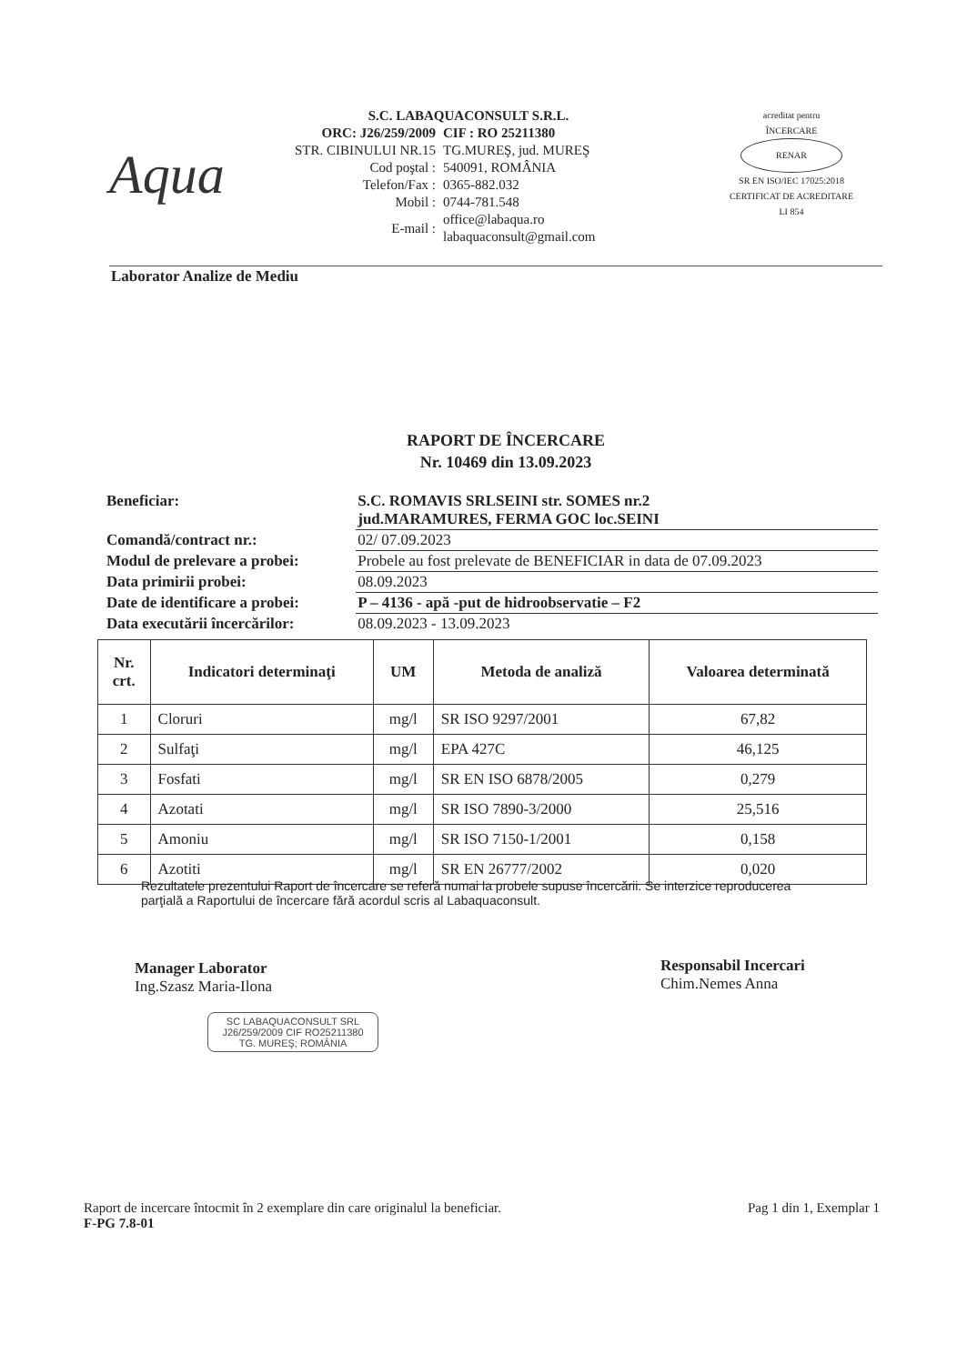Aqua
S.C. LABAQUACONSULT S.R.L.
| ORC: J26/259/2009 | CIF : RO 25211380 |
| STR. CIBINULUI NR.15 | TG.MUREŞ, jud. MUREŞ |
| Cod poştal : | 540091, ROMÂNIA |
| Telefon/Fax : | 0365-882.032 |
| Mobil : | 0744-781.548 |
| E-mail : | office@labaqua.ro labaquaconsult@gmail.com |
acreditat pentru
ÎNCERCARE
RENAR
SR EN ISO/IEC 17025:2018
CERTIFICAT DE ACREDITARE
LI 854
Laborator Analize de Mediu
RAPORT DE ÎNCERCARE
Nr. 10469 din 13.09.2023
| Beneficiar: | S.C. ROMAVIS SRLSEINI str. SOMES nr.2 jud.MARAMURES, FERMA GOC loc.SEINI |
| Comandă/contract nr.: | 02/ 07.09.2023 |
| Modul de prelevare a probei: | Probele au fost prelevate de BENEFICIAR in data de 07.09.2023 |
| Data primirii probei: | 08.09.2023 |
| Date de identificare a probei: | P – 4136 - apă -put de hidroobservatie – F2 |
| Data executării încercărilor: | 08.09.2023 - 13.09.2023 |
| Nr. crt. | Indicatori determinaţi | UM | Metoda de analiză | Valoarea determinată |
| --- | --- | --- | --- | --- |
| 1 | Cloruri | mg/l | SR ISO 9297/2001 | 67,82 |
| 2 | Sulfaţi | mg/l | EPA 427C | 46,125 |
| 3 | Fosfati | mg/l | SR EN ISO 6878/2005 | 0,279 |
| 4 | Azotati | mg/l | SR ISO 7890-3/2000 | 25,516 |
| 5 | Amoniu | mg/l | SR ISO 7150-1/2001 | 0,158 |
| 6 | Azotiti | mg/l | SR EN 26777/2002 | 0,020 |
Rezultatele prezentului Raport de încercare se referă numai la probele supuse încercării. Se interzice reproducerea parţială a Raportului de încercare fără acordul scris al Labaquaconsult.
Manager Laborator
Ing.Szasz Maria-Ilona
SC LABAQUACONSULT SRL
J26/259/2009 CIF RO25211380
TG. MUREŞ; ROMÂNIA
Responsabil Incercari
Chim.Nemes Anna
Raport de incercare întocmit în 2 exemplare din care originalul la beneficiar.
F-PG 7.8-01
Pag 1 din 1, Exemplar 1